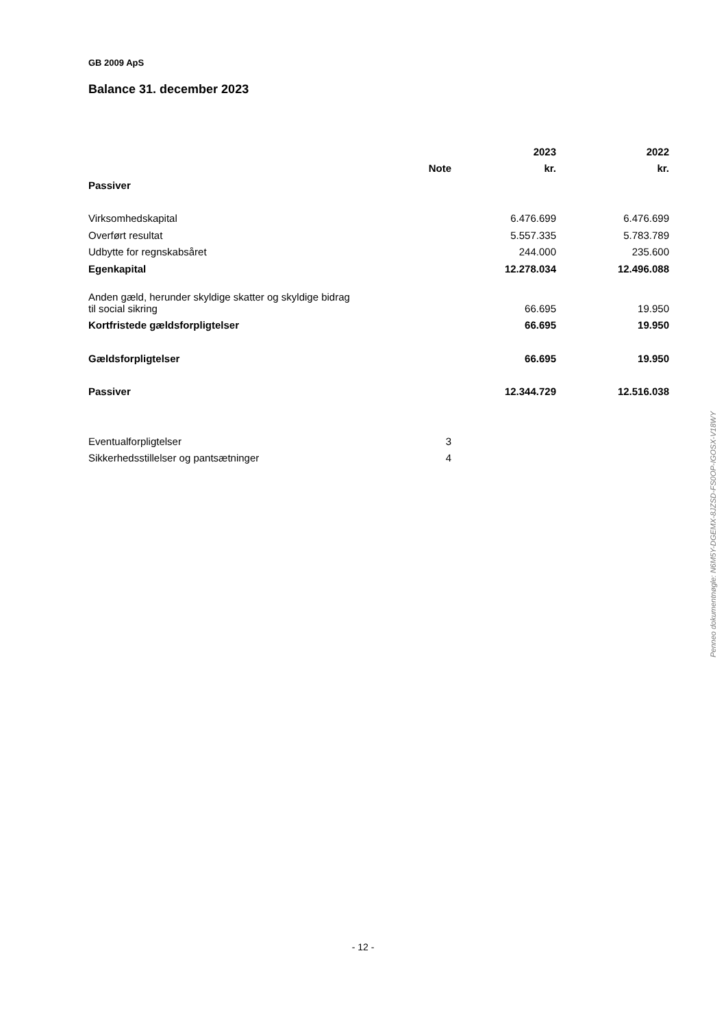GB 2009 ApS
Balance 31. december 2023
| | | 2023 | 2022 |
| --- | --- | --- | --- |
| | Note | kr. | kr. |
| Passiver | | | |
| Virksomhedskapital | | 6.476.699 | 6.476.699 |
| Overført resultat | | 5.557.335 | 5.783.789 |
| Udbytte for regnskabsåret | | 244.000 | 235.600 |
| Egenkapital | | 12.278.034 | 12.496.088 |
| Anden gæld, herunder skyldige skatter og skyldige bidrag til social sikring | | 66.695 | 19.950 |
| Kortfristede gældsforpligtelser | | 66.695 | 19.950 |
| Gældsforpligtelser | | 66.695 | 19.950 |
| Passiver | | 12.344.729 | 12.516.038 |
| Eventualforpligtelser | 3 | | |
| Sikkerhedsstillelser og pantsætninger | 4 | | |
- 12 -
Penneo dokumentnøgle: N6M5Y-DGEMX-8JZSD-FS0OP-IGOSX-V18WY